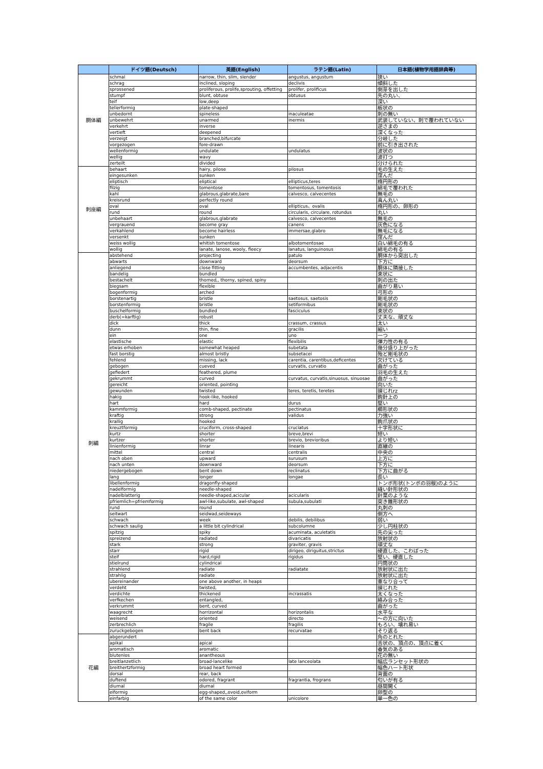| | ドイツ語(Deutsch) | 英語(English) | ラテン語(Latin) | 日本語(植物学用語辞典等) |
| --- | --- | --- | --- | --- |
| 胴体編 | schmal | narrow, thin, slim, slender | angustus, angustum | 狭い |
| | schrag | inclined, sloping | declivis | 傾斜した |
| | sprossened | proliferous, prolife,sprouting, offetting | prolifer, prolificus | 側芽を出した |
| | stumpf | blunt, obtuse | obtusus | 先の丸い、 |
| | teif | low,deep | | 深い |
| | tellerformig | plate-shaped | | 板状の |
| | unbedornt | spineless | inaculeatae | 刺の無い |
| | unbewehrt | unarmed | inermis | 武装していない、刺で覆われていない |
| | verkehrt | inverse | | 逆さまの |
| | vertieft | deepened | | 深くなった |
| | verzeigt | branched,bifurcate | | 分岐した |
| | vorgezogen | fore-drawn | | 前に引き出された |
| | wellenformig | undulate | undulatus | 波状の |
| | wellig | wavy | | 波打つ |
| | zerteilt | divided | | 分けられた |
| 刺座編 | behaart | hairy, pilose | pilosus | 毛の生えた |
| | eingesunken | sunken | | 窪んだ |
| | eliptisch | eliptical | ellipticus,teres | 楕円形の |
| | filzig | tomentose | tomentosus, tomentosis | 綿毛で覆われた |
| | kahl | glabrous,glabrate,bare | calvesco, calvecentes | 無毛の |
| | kreisrund | perfectly round | | 真ん丸い |
| | oval | oval | ellipticus、ovalis | 楕円形の、卵形の |
| | rund | round | circularis, circulare, rotundus | 丸い |
| | unbehaart | glabrous,glabrate | calvesco, calvecentes | 無毛の |
| | vergrauend | become gray | canens | 灰色になる |
| | verkahlend | become hairless | immersae,glabro | 無毛になる |
| | versenkt | sunken | | 窪んだ |
| | weiss wollig | whitish tomentose | albotomentosae | 白い綿毛の有る |
| | wollig | lanate, lanose, wooly, fleecy | lanatus, languinosus | 綿毛の有る |
| 刺編 | abstehend | projecting | patulo | 胴体から突出した |
| | abwarts | downward | deorsum | 下方に |
| | anliegend | close fitting | accumbentes, adjacentis | 胴体に隣接した |
| | bandelig | bundled | | 束状に |
| | bestachelt | thorned,, thorny, spined, spiny | | 刺の出た |
| | biegsam | flexible | | 曲がり易い |
| | bogenformig | arched | | 弓形の |
| | borstenartig | bristle | saetosus, saetosis | 剛毛状の |
| | borstenformig | bristle | setiformibus | 剛毛状の |
| | buschelformig | bundled | fasciculus | 束状の |
| | derb(=karftig) | robust | | 丈夫な、頑丈な |
| | dick | thick | crassum, crassus | 太い |
| | dunn | thin, fine | gracilis | 細い |
| | ein | one | uno | 一つ |
| | elastische | elastic | flexibilis | 弾力性の有る |
| | etwas erhoben | somewhat heaped | subetata | 幾分盛り上がった |
| | fast borstig | almost bristly | subsetacei | 殆ど剛毛状の |
| | fehlend | missing, lack | carentia, carentibus,deficentes | 欠けている |
| | gebogen | cueved | curvatis, curvatio | 曲がった |
| | gefiedert | feathered, plume | | 羽毛の生えた |
| | gekrummt | curved | curvatus, curvatis,sinuosus, sinuosae | 曲がった |
| | gereicht | oriented, pointing | | 向いた |
| | gewunden | twisted | teres, teretis, teretes | 捩じれrz |
| | hakig | hook-like, hooked | | 鉤針上の |
| | hart | hard | durus | 堅い |
| | kammformig | comb-shaped, pectinate | pectinatus | 櫛形状の |
| | kraftig | strong | validus | 力強い |
| | krallig | hooked | | 鉤爪状の |
| | kreuztformig | cruciform, cross-shaped | cruciatus | 十字形状に |
| | kurtz | shorter | breve,brevi | 短い |
| | kurtzer | shorter | brevio, brevioribus | より短い |
| | linienformig | linrar | linearis | 直線の |
| | mittel | central | centralis | 中央の |
| | nach oben | upward | surusum | 上方に |
| | nach unten | downward | deorsum | 下方に |
| | niedergebogen | bent down | reclinatus | 下方に曲がる |
| | lang | longer | longae | 長い |
| | libellenformig | dragonfly-shaped | | トンボ形状(トンボの羽根)のように |
| | nadelformig | needle-shaped | | 縫い針形状の |
| | nadelblatterig | needle-shaped,acicular | acicularis | 針葉のような |
| | pfriemlich=pfriemformig | awl-like,subulate, awl-shaped | subula,subulati | 突き錐形状の |
| | rund | round | | 丸刺の |
| | seitwart | seidwad,seideways | | 側方へ |
| | schwach | week | debilis, debilibus | 弱い |
| | schwach saulig | a little bit cylindrical | subcolumne | 少し円柱状の |
| | spitzig | spiky | acuminata, aculetatis | 先の尖った |
| | spreizend | radiated | divaricatis | 放射状の |
| | stark | strong | graviter, gravis | 頑丈な |
| | starr | rigid | dirigeo, diriguitus,strictus | 硬直した、こわばった |
| | steif | hard,rigid | rigidus | 堅い、硬直した |
| | stielrund | cylindrical | | 円筒状の |
| | strahlend | radiate | radiatate | 放射状に出た |
| | strahlig | radiate | | 放射状に出た |
| | ubereinander | one above another, in heaps | | 重なり合って |
| | verdeht | twisted, | | 捩じれた |
| | verdichte | thickened | incrassatis | 太くなった |
| | verfkechen | entangled, | | 絡み合った |
| | verkrummt | bent, curved | | 曲がった |
| | waagrecht | horrizontal | horizontalis | 水平な |
| | weisend | oriented | directo | ～の方に向いた |
| | zerbrechlich | fragile | fragilis | もろい、壊れ易い |
| | zuruckgebogen | bent back | recurvatae | そり返る |
| 花編 | abgerundert | | | 角のとれた |
| | apikal | apical | | 舌状の、頂点の、頂点に着く |
| | aromatisch | aromatic | | 香気のある |
| | blutenlos | anantheous | | 花の無い |
| | breitlanzetlich | broad-lancelike | late lanceolata | 幅広ランセット形状の |
| | breithertzformig | broad heart formed | | 幅色ハート形状 |
| | dorsal | rear, back | | 背面の |
| | duftend | odored, fragrant | fragrantia, frograns | 匂いが有る |
| | diurnal | diurnal | | 昼間開く |
| | eiformig | egg-shaped,,ovoid,oviform | | 卵型の |
| | einfarbig | of the same color | unicolore | 単一色の |